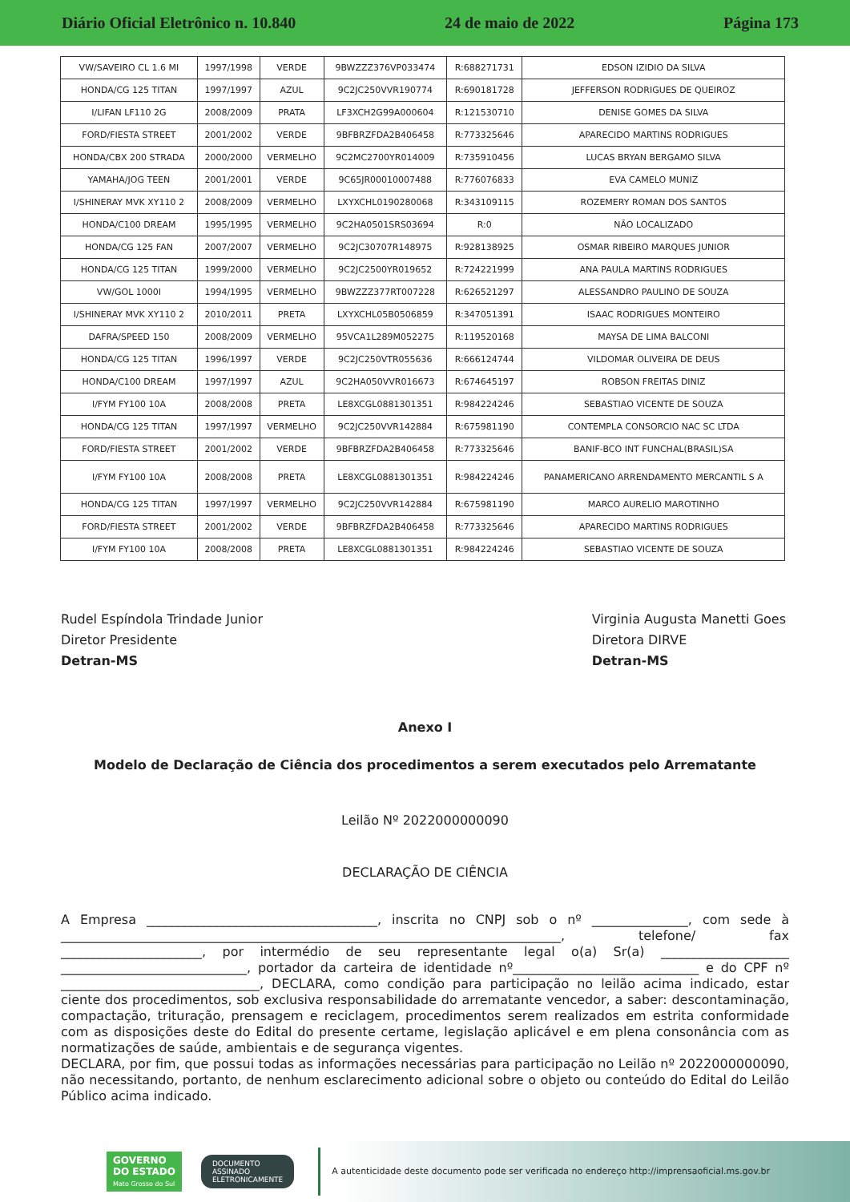Diário Oficial Eletrônico n. 10.840 24 de maio de 2022 Página 173
| VW/SAVEIRO CL 1.6 MI | 1997/1998 | VERDE | 9BWZZZ376VP033474 | R:688271731 | EDSON IZIDIO DA SILVA |
| HONDA/CG 125 TITAN | 1997/1997 | AZUL | 9C2JC250VVR190774 | R:690181728 | JEFFERSON RODRIGUES DE QUEIROZ |
| I/LIFAN LF110 2G | 2008/2009 | PRATA | LF3XCH2G99A000604 | R:121530710 | DENISE GOMES DA SILVA |
| FORD/FIESTA STREET | 2001/2002 | VERDE | 9BFBRZFDA2B406458 | R:773325646 | APARECIDO MARTINS RODRIGUES |
| HONDA/CBX 200 STRADA | 2000/2000 | VERMELHO | 9C2MC2700YR014009 | R:735910456 | LUCAS BRYAN BERGAMO SILVA |
| YAMAHA/JOG TEEN | 2001/2001 | VERDE | 9C65JR00010007488 | R:776076833 | EVA CAMELO MUNIZ |
| I/SHINERAY MVK XY110 2 | 2008/2009 | VERMELHO | LXYXCHL0190280068 | R:343109115 | ROZEMERY ROMAN DOS SANTOS |
| HONDA/C100 DREAM | 1995/1995 | VERMELHO | 9C2HA0501SRS03694 | R:0 | NÃO LOCALIZADO |
| HONDA/CG 125 FAN | 2007/2007 | VERMELHO | 9C2JC30707R148975 | R:928138925 | OSMAR RIBEIRO MARQUES JUNIOR |
| HONDA/CG 125 TITAN | 1999/2000 | VERMELHO | 9C2JC2500YR019652 | R:724221999 | ANA PAULA MARTINS RODRIGUES |
| VW/GOL 1000I | 1994/1995 | VERMELHO | 9BWZZZ377RT007228 | R:626521297 | ALESSANDRO PAULINO DE SOUZA |
| I/SHINERAY MVK XY110 2 | 2010/2011 | PRETA | LXYXCHL05B0506859 | R:347051391 | ISAAC RODRIGUES MONTEIRO |
| DAFRA/SPEED 150 | 2008/2009 | VERMELHO | 95VCA1L289M052275 | R:119520168 | MAYSA DE LIMA BALCONI |
| HONDA/CG 125 TITAN | 1996/1997 | VERDE | 9C2JC250VTR055636 | R:666124744 | VILDOMAR OLIVEIRA DE DEUS |
| HONDA/C100 DREAM | 1997/1997 | AZUL | 9C2HA050VVR016673 | R:674645197 | ROBSON FREITAS DINIZ |
| I/FYM FY100 10A | 2008/2008 | PRETA | LE8XCGL0881301351 | R:984224246 | SEBASTIAO VICENTE DE SOUZA |
| HONDA/CG 125 TITAN | 1997/1997 | VERMELHO | 9C2JC250VVR142884 | R:675981190 | CONTEMPLA CONSORCIO NAC SC LTDA |
| FORD/FIESTA STREET | 2001/2002 | VERDE | 9BFBRZFDA2B406458 | R:773325646 | BANIF-BCO INT FUNCHAL(BRASIL)SA |
| I/FYM FY100 10A | 2008/2008 | PRETA | LE8XCGL0881301351 | R:984224246 | PANAMERICANO ARRENDAMENTO MERCANTIL S A |
| HONDA/CG 125 TITAN | 1997/1997 | VERMELHO | 9C2JC250VVR142884 | R:675981190 | MARCO AURELIO MAROTINHO |
| FORD/FIESTA STREET | 2001/2002 | VERDE | 9BFBRZFDA2B406458 | R:773325646 | APARECIDO MARTINS RODRIGUES |
| I/FYM FY100 10A | 2008/2008 | PRETA | LE8XCGL0881301351 | R:984224246 | SEBASTIAO VICENTE DE SOUZA |
Rudel Espíndola Trindade Junior
Diretor Presidente
Detran-MS
Virginia Augusta Manetti Goes
Diretora DIRVE
Detran-MS
Anexo I
Modelo de Declaração de Ciência dos procedimentos a serem executados pelo Arrematante
Leilão Nº 2022000000090
DECLARAÇÃO DE CIÊNCIA
A Empresa ____________________________________, inscrita no CNPJ sob o nº _______________, com sede à ______________________________________________________________________________, telefone/ fax ______________________, por intermédio de seu representante legal o(a) Sr(a) ____________________ _____________________________, portador da carteira de identidade nº_____________________________ e do CPF nº _______________________________, DECLARA, como condição para participação no leilão acima indicado, estar ciente dos procedimentos, sob exclusiva responsabilidade do arrematante vencedor, a saber: descontaminação, compactação, trituração, prensagem e reciclagem, procedimentos serem realizados em estrita conformidade com as disposições deste do Edital do presente certame, legislação aplicável e em plena consonância com as normatizações de saúde, ambientais e de segurança vigentes.
DECLARA, por fim, que possui todas as informações necessárias para participação no Leilão nº 2022000000090, não necessitando, portanto, de nenhum esclarecimento adicional sobre o objeto ou conteúdo do Edital do Leilão Público acima indicado.
GOVERNO
DO ESTADO
Mato Grosso do Sul
DOCUMENTO
ASSINADO
ELETRONICAMENTE
A autenticidade deste documento pode ser verificada no endereço http://imprensaoficial.ms.gov.br